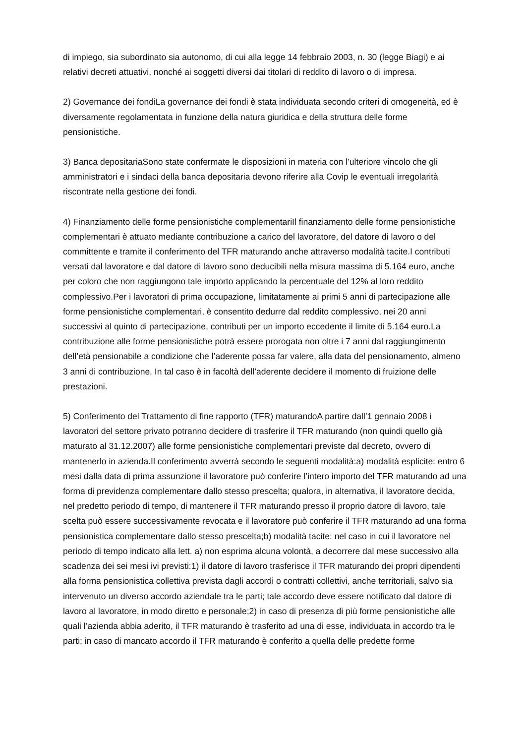di impiego, sia subordinato sia autonomo, di cui alla legge 14 febbraio 2003, n. 30 (legge Biagi) e ai relativi decreti attuativi, nonché ai soggetti diversi dai titolari di reddito di lavoro o di impresa.
2) Governance dei fondiLa governance dei fondi è stata individuata secondo criteri di omogeneità, ed è diversamente regolamentata in funzione della natura giuridica e della struttura delle forme pensionistiche.
3) Banca depositariaSono state confermate le disposizioni in materia con l’ulteriore vincolo che gli amministratori e i sindaci della banca depositaria devono riferire alla Covip le eventuali irregolarità riscontrate nella gestione dei fondi.
4) Finanziamento delle forme pensionistiche complementariIl finanziamento delle forme pensionistiche complementari è attuato mediante contribuzione a carico del lavoratore, del datore di lavoro o del committente e tramite il conferimento del TFR maturando anche attraverso modalità tacite.I contributi versati dal lavoratore e dal datore di lavoro sono deducibili nella misura massima di 5.164 euro, anche per coloro che non raggiungono tale importo applicando la percentuale del 12% al loro reddito complessivo.Per i lavoratori di prima occupazione, limitatamente ai primi 5 anni di partecipazione alle forme pensionistiche complementari, è consentito dedurre dal reddito complessivo, nei 20 anni successivi al quinto di partecipazione, contributi per un importo eccedente il limite di 5.164 euro.La contribuzione alle forme pensionistiche potrà essere prorogata non oltre i 7 anni dal raggiungimento dell’età pensionabile a condizione che l’aderente possa far valere, alla data del pensionamento, almeno 3 anni di contribuzione. In tal caso è in facoltà dell’aderente decidere il momento di fruizione delle prestazioni.
5) Conferimento del Trattamento di fine rapporto (TFR) maturandoA partire dall’1 gennaio 2008 i lavoratori del settore privato potranno decidere di trasferire il TFR maturando (non quindi quello già maturato al 31.12.2007) alle forme pensionistiche complementari previste dal decreto, ovvero di mantenerlo in azienda.Il conferimento avverrà secondo le seguenti modalità:a) modalità esplicite: entro 6 mesi dalla data di prima assunzione il lavoratore può conferire l’intero importo del TFR maturando ad una forma di previdenza complementare dallo stesso prescelta; qualora, in alternativa, il lavoratore decida, nel predetto periodo di tempo, di mantenere il TFR maturando presso il proprio datore di lavoro, tale scelta può essere successivamente revocata e il lavoratore può conferire il TFR maturando ad una forma pensionistica complementare dallo stesso prescelta;b) modalità tacite: nel caso in cui il lavoratore nel periodo di tempo indicato alla lett. a) non esprima alcuna volontà, a decorrere dal mese successivo alla scadenza dei sei mesi ivi previsti:1) il datore di lavoro trasferisce il TFR maturando dei propri dipendenti alla forma pensionistica collettiva prevista dagli accordi o contratti collettivi, anche territoriali, salvo sia intervenuto un diverso accordo aziendale tra le parti; tale accordo deve essere notificato dal datore di lavoro al lavoratore, in modo diretto e personale;2) in caso di presenza di più forme pensionistiche alle quali l’azienda abbia aderito, il TFR maturando è trasferito ad una di esse, individuata in accordo tra le parti; in caso di mancato accordo il TFR maturando è conferito a quella delle predette forme